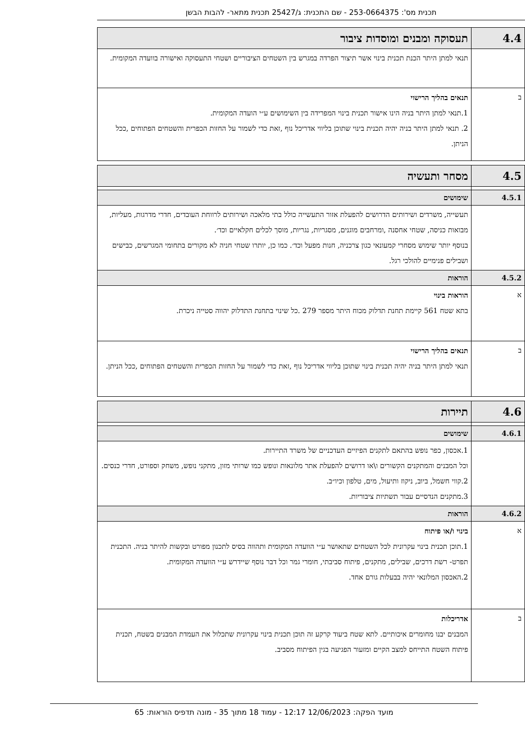תכנית מס': 253-0664375 - שם התכנית: ג/25427 תכנית מתאר- להבות הבשן
| 4.4 | תעסוקה ומבנים ומוסדות ציבור |
| | תנאי למתן היתר הכנת תכנית בינוי אשר תיצור הפרדה במגרש בין השטחים הציבוריים ושטחי התעסוקה ואישורה בוועדה המקומית. |
| ב | תנאים בהליך הרישוי 1.תנאי למתן היתר בניה הינו אישור תכנית בינוי המפרידה בין השימושים ע״י הועדה המקומית. 2. תנאי למתן היתר בניה יהיה תכנית בינוי שתוכן בליווי אדריכל נוף ,זאת כדי לשמור על החזות הכפרית והשטחים הפתוחים ,ככל הניתן. |
| 4.5 | מסחר ותעשיה |
| 4.5.1 | שימושים |
| | תעשייה, משרדים ושירותים הדרושים להפעלת אזור התעשייה כולל בתי מלאכה ושירותים לרווחת העובדים, חדרי מדרגות, מעליות, מבואות כניסה, שטחי אחסנה ,ומרחבים מוגנים, מסגריות, נגריות, מוסך לכלים חקלאיים וכד׳. בנוסף יותר שימוש מסחרי קמעונאי כגון צרכניה, חנות מפעל וכד׳. כמו כן, יותרו שטחי חניה לא מקורים בתחומי המגרשים, כבישים ושבילים פנימיים להולכי רגל. |
| 4.5.2 | הוראות |
| א | הוראות בינוי בתא שטח 561 קיימת תחנת תדלוק מכוח היתר מספר 279 .כל שינוי בתחנת התדלוק יהווה סטייה ניכרת. |
| ב | תנאים בהליך הרישוי תנאי למתן היתר בניה יהיה תכנית בינוי שתוכן בליווי אדריכל נוף ,זאת כדי לשמור על החזות הכפרית והשטחים הפתוחים ,ככל הניתן. |
| 4.6 | תיירות |
| 4.6.1 | שימושים |
| | 1.אכסון, כפר נופש בהתאם לתקנים הפיזיים העדכניים של משרד התיירות. וכל המבנים והמתקנים הקשורים ו\או דרושים להפעלת אתר מלונאות ונופש כמו שרותי מזון, מתקני נופש, משחק וספורט, חדרי כנסים. 2.קווי חשמל, ביוב, ניקוז ותיעול, מים, טלפון וכיו״ב. 3.מתקנים הנדסיים עבור תשתיות ציבוריות. |
| 4.6.2 | הוראות |
| א | בינוי ו/או פיתוח 1.תוכן תכנית בינוי עקרונית לכל השטחים שתאושר ע״י הוועדה המקומית ותהווה בסיס לתכנון מפורט ובקשות להיתר בניה. התכנית תפרט- רשת דרכים, שבילים, מתקנים, פיתוח סביבתי, חומרי גמר וכל דבר נוסף שיידרש ע״י הוועדה המקומית. 2.האכסון המלונאי יהיה בבעלות גורם אחד. |
| ב | אדריכלות המבנים יבנו מחומרים איכותיים. לתא שטח ביעוד קרקע זה תוכן תכנית בינוי עקרונית שתכלול את העמדת המבנים בשטח, תכנית פיתוח השטח התייחס למצב הקיים ומזעור הפגיעה בגין הפיתוח מסביב. |
מועד הפקה: 12/06/2023 12:17 - עמוד 18 מתוך 35 - מונה תדפיס הוראות: 65